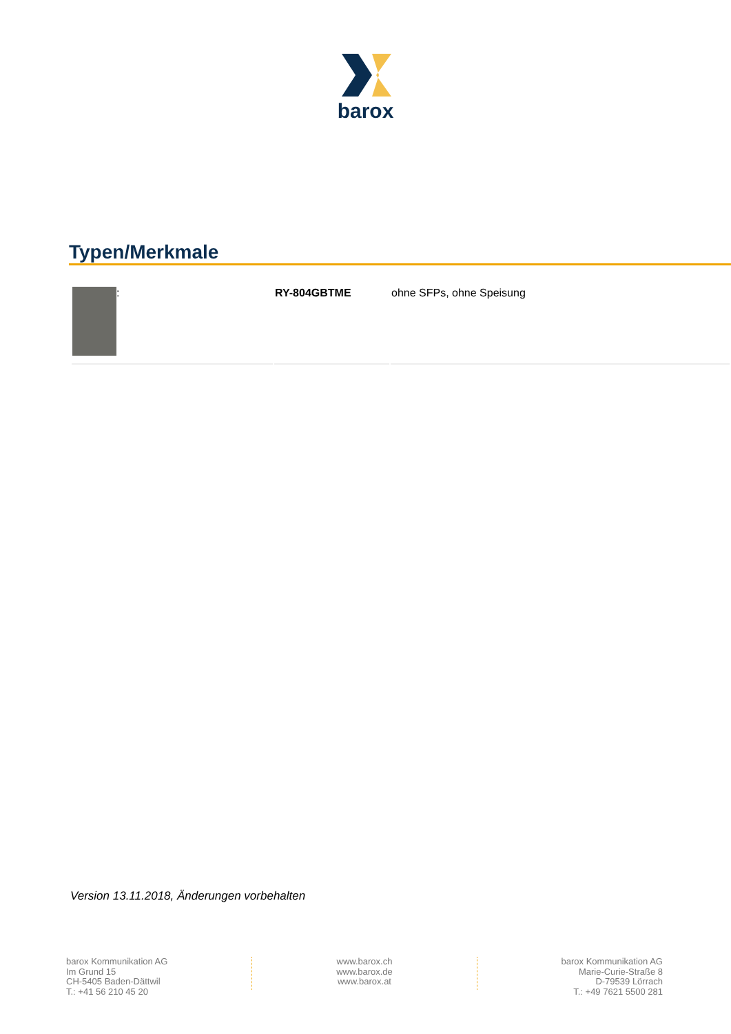barox
Typen/Merkmale
| : | RY-804GBTME | ohne SFPs, ohne Speisung |
Version 13.11.2018, Änderungen vorbehalten
barox Kommunikation AG
Im Grund 15
CH-5405 Baden-Dättwil
T.: +41 56 210 45 20
www.barox.ch
www.barox.de
www.barox.at
barox Kommunikation AG
Marie-Curie-Straße 8
D-79539 Lörrach
T.: +49 7621 5500 281